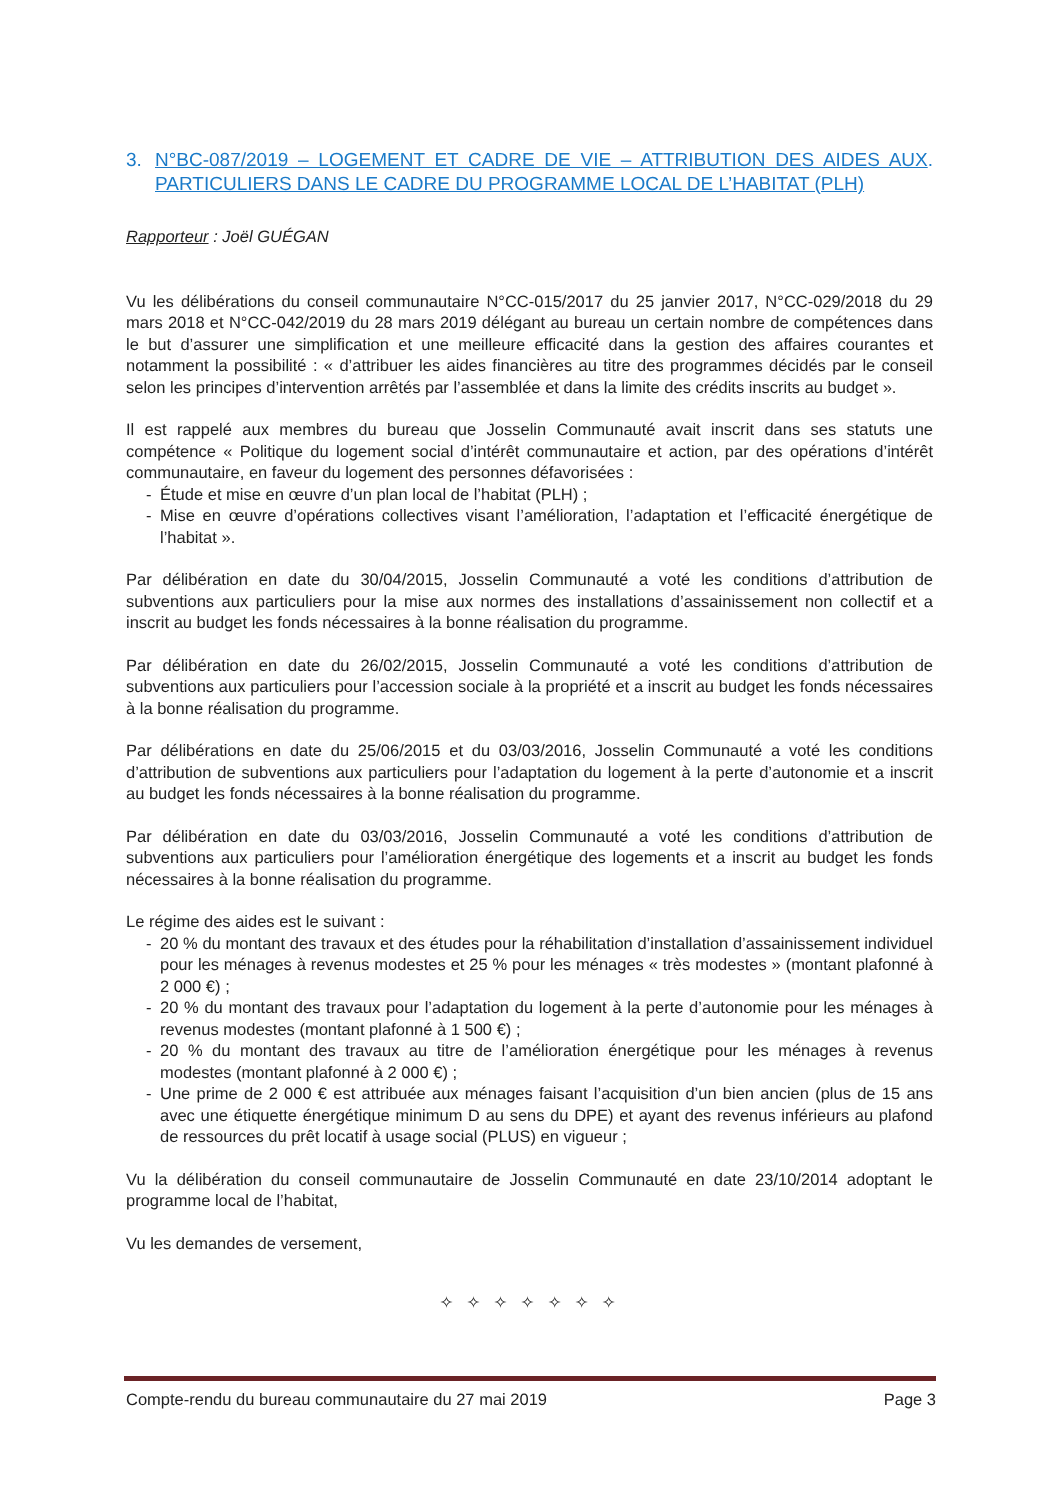3. N°BC-087/2019 – LOGEMENT ET CADRE DE VIE – ATTRIBUTION DES AIDES AUX PARTICULIERS DANS LE CADRE DU PROGRAMME LOCAL DE L’HABITAT (PLH).
Rapporteur : Joël GUÉGAN
Vu les délibérations du conseil communautaire N°CC-015/2017 du 25 janvier 2017, N°CC-029/2018 du 29 mars 2018 et N°CC-042/2019 du 28 mars 2019 délégant au bureau un certain nombre de compétences dans le but d’assurer une simplification et une meilleure efficacité dans la gestion des affaires courantes et notamment la possibilité : « d’attribuer les aides financières au titre des programmes décidés par le conseil selon les principes d’intervention arrêtés par l’assemblée et dans la limite des crédits inscrits au budget ».
Il est rappelé aux membres du bureau que Josselin Communauté avait inscrit dans ses statuts une compétence « Politique du logement social d’intérêt communautaire et action, par des opérations d’intérêt communautaire, en faveur du logement des personnes défavorisées :
- Étude et mise en œuvre d’un plan local de l’habitat (PLH) ;
- Mise en œuvre d’opérations collectives visant l’amélioration, l’adaptation et l’efficacité énergétique de l’habitat ».
Par délibération en date du 30/04/2015, Josselin Communauté a voté les conditions d’attribution de subventions aux particuliers pour la mise aux normes des installations d’assainissement non collectif et a inscrit au budget les fonds nécessaires à la bonne réalisation du programme.
Par délibération en date du 26/02/2015, Josselin Communauté a voté les conditions d’attribution de subventions aux particuliers pour l’accession sociale à la propriété et a inscrit au budget les fonds nécessaires à la bonne réalisation du programme.
Par délibérations en date du 25/06/2015 et du 03/03/2016, Josselin Communauté a voté les conditions d’attribution de subventions aux particuliers pour l’adaptation du logement à la perte d’autonomie et a inscrit au budget les fonds nécessaires à la bonne réalisation du programme.
Par délibération en date du 03/03/2016, Josselin Communauté a voté les conditions d’attribution de subventions aux particuliers pour l’amélioration énergétique des logements et a inscrit au budget les fonds nécessaires à la bonne réalisation du programme.
Le régime des aides est le suivant :
- 20 % du montant des travaux et des études pour la réhabilitation d’installation d’assainissement individuel pour les ménages à revenus modestes et 25 % pour les ménages « très modestes » (montant plafonné à 2 000 €) ;
- 20 % du montant des travaux pour l’adaptation du logement à la perte d’autonomie pour les ménages à revenus modestes (montant plafonné à 1 500 €) ;
- 20 % du montant des travaux au titre de l’amélioration énergétique pour les ménages à revenus modestes (montant plafonné à 2 000 €) ;
- Une prime de 2 000 € est attribuée aux ménages faisant l’acquisition d’un bien ancien (plus de 15 ans avec une étiquette énergétique minimum D au sens du DPE) et ayant des revenus inférieurs au plafond de ressources du prêt locatif à usage social (PLUS) en vigueur ;
Vu la délibération du conseil communautaire de Josselin Communauté en date 23/10/2014 adoptant le programme local de l’habitat,
Vu les demandes de versement,
✧ ✧ ✧ ✧ ✧ ✧ ✧
Compte-rendu du bureau communautaire du 27 mai 2019
Page 3